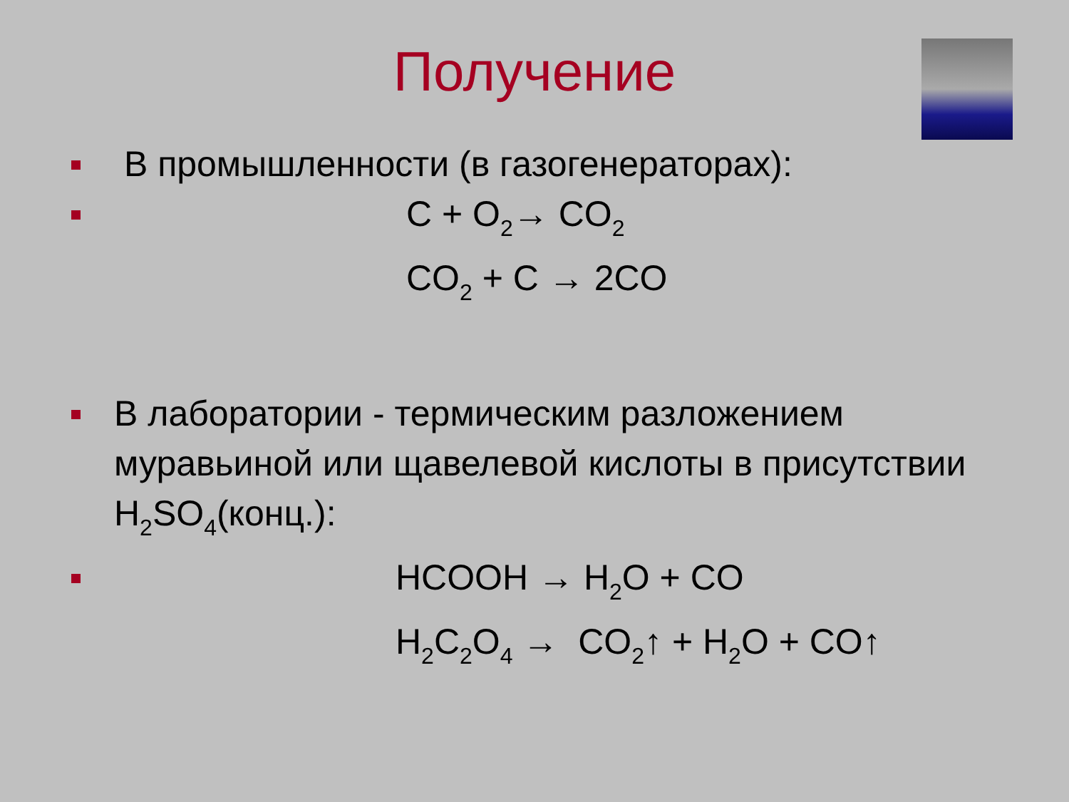Получение
В промышленности (в газогенераторах):
C + O<sub>2</sub>→ CO<sub>2</sub>
CO<sub>2</sub> + C → 2CO
В лаборатории - термическим разложением муравьиной или щавелевой кислоты в присутствии H<sub>2</sub>SO<sub>4</sub>(конц.):
HCOOH → H<sub>2</sub>O + CO
H<sub>2</sub>C<sub>2</sub>O<sub>4</sub> → CO<sub>2</sub>↑ + H<sub>2</sub>O + CO↑